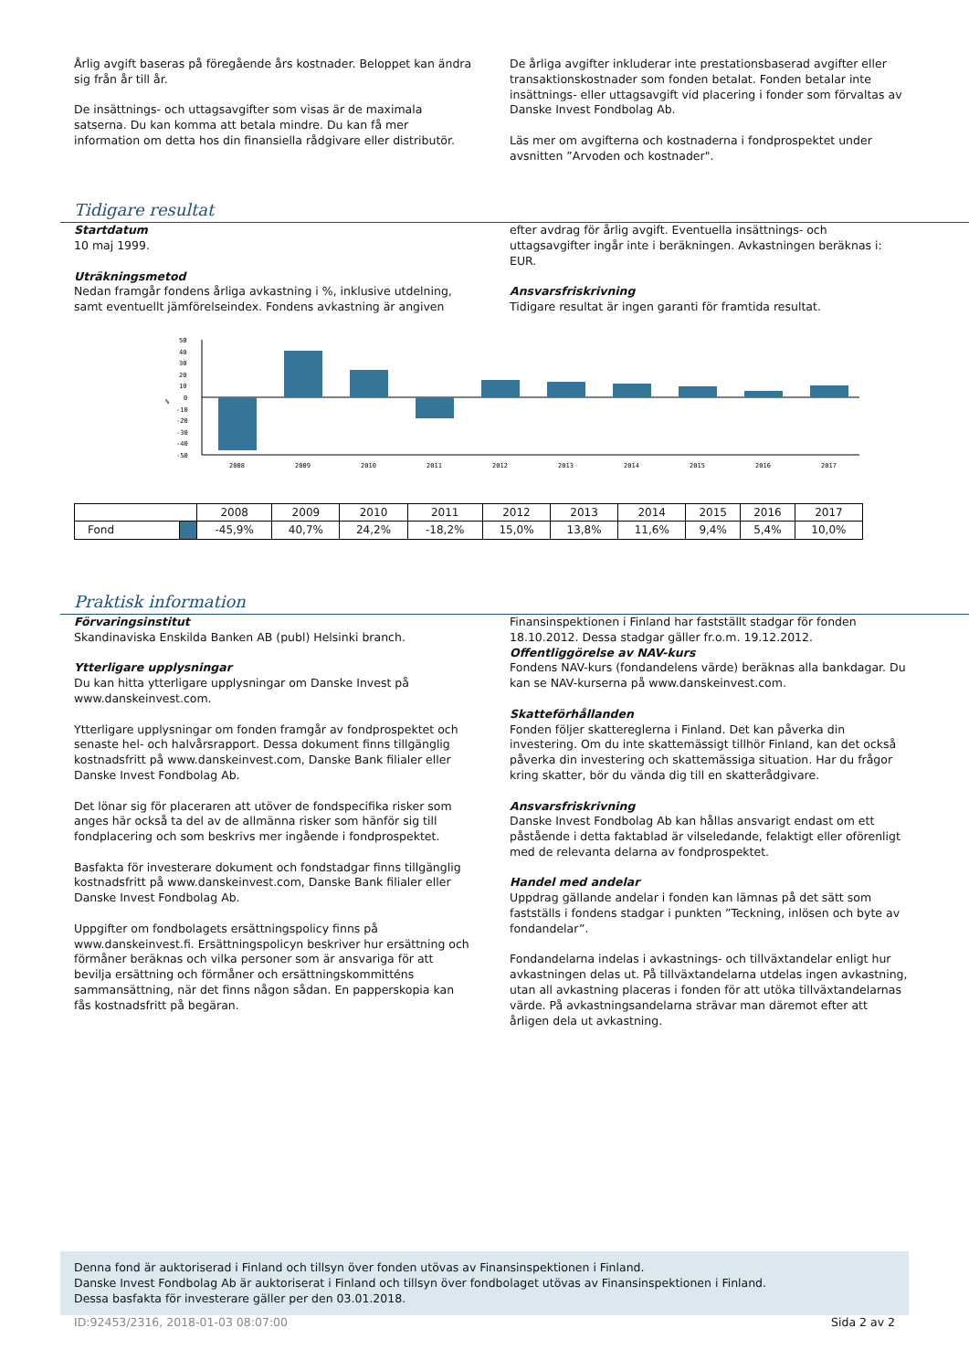Årlig avgift baseras på föregående års kostnader. Beloppet kan ändra sig från år till år.
De insättnings- och uttagsavgifter som visas är de maximala satserna. Du kan komma att betala mindre. Du kan få mer information om detta hos din finansiella rådgivare eller distributör.
De årliga avgifter inkluderar inte prestationsbaserad avgifter eller transaktionskostnader som fonden betalat. Fonden betalar inte insättnings- eller uttagsavgift vid placering i fonder som förvaltas av Danske Invest Fondbolag Ab.
Läs mer om avgifterna och kostnaderna i fondprospektet under avsnitten ”Arvoden och kostnader".
Tidigare resultat
Startdatum
10 maj 1999.
Uträkningsmetod
Nedan framgår fondens årliga avkastning i %, inklusive utdelning, samt eventuellt jämförelseindex. Fondens avkastning är angiven
efter avdrag för årlig avgift. Eventuella insättnings- och uttagsavgifter ingår inte i beräkningen. Avkastningen beräknas i: EUR.
Ansvarsfriskrivning
Tidigare resultat är ingen garanti för framtida resultat.
%
50
40
30
20
10
0
-10
-20
-30
-40
-50
2008
2009
2010
2011
2012
2013
2014
2015
2016
2017
| | | 2008 | 2009 | 2010 | 2011 | 2012 | 2013 | 2014 | 2015 | 2016 | 2017 |
| Fond | | -45,9% | 40,7% | 24,2% | -18,2% | 15,0% | 13,8% | 11,6% | 9,4% | 5,4% | 10,0% |
Praktisk information
Förvaringsinstitut
Skandinaviska Enskilda Banken AB (publ) Helsinki branch.
Ytterligare upplysningar
Du kan hitta ytterligare upplysningar om Danske Invest på www.danskeinvest.com.
Ytterligare upplysningar om fonden framgår av fondprospektet och senaste hel- och halvårsrapport. Dessa dokument finns tillgänglig kostnadsfritt på www.danskeinvest.com, Danske Bank filialer eller Danske Invest Fondbolag Ab.
Det lönar sig för placeraren att utöver de fondspecifika risker som anges här också ta del av de allmänna risker som hänför sig till fondplacering och som beskrivs mer ingående i fondprospektet.
Basfakta för investerare dokument och fondstadgar finns tillgänglig kostnadsfritt på www.danskeinvest.com, Danske Bank filialer eller Danske Invest Fondbolag Ab.
Uppgifter om fondbolagets ersättningspolicy finns på www.danskeinvest.fi. Ersättningspolicyn beskriver hur ersättning och förmåner beräknas och vilka personer som är ansvariga för att bevilja ersättning och förmåner och ersättningskommitténs sammansättning, när det finns någon sådan. En papperskopia kan fås kostnadsfritt på begäran.
Finansinspektionen i Finland har fastställt stadgar för fonden 18.10.2012. Dessa stadgar gäller fr.o.m. 19.12.2012.
Offentliggörelse av NAV-kurs
Fondens NAV-kurs (fondandelens värde) beräknas alla bankdagar. Du kan se NAV-kurserna på www.danskeinvest.com.
Skatteförhållanden
Fonden följer skattereglerna i Finland. Det kan påverka din investering. Om du inte skattemässigt tillhör Finland, kan det också påverka din investering och skattemässiga situation. Har du frågor kring skatter, bör du vända dig till en skatterådgivare.
Ansvarsfriskrivning
Danske Invest Fondbolag Ab kan hållas ansvarigt endast om ett påstående i detta faktablad är vilseledande, felaktigt eller oförenligt med de relevanta delarna av fondprospektet.
Handel med andelar
Uppdrag gällande andelar i fonden kan lämnas på det sätt som fastställs i fondens stadgar i punkten ”Teckning, inlösen och byte av fondandelar”.
Fondandelarna indelas i avkastnings- och tillväxtandelar enligt hur avkastningen delas ut. På tillväxtandelarna utdelas ingen avkastning, utan all avkastning placeras i fonden för att utöka tillväxtandelarnas värde. På avkastningsandelarna strävar man däremot efter att årligen dela ut avkastning.
Denna fond är auktoriserad i Finland och tillsyn över fonden utövas av Finansinspektionen i Finland.
Danske Invest Fondbolag Ab är auktoriserat i Finland och tillsyn över fondbolaget utövas av Finansinspektionen i Finland.
Dessa basfakta för investerare gäller per den 03.01.2018.
ID:92453/2316, 2018-01-03 08:07:00 Sida 2 av 2